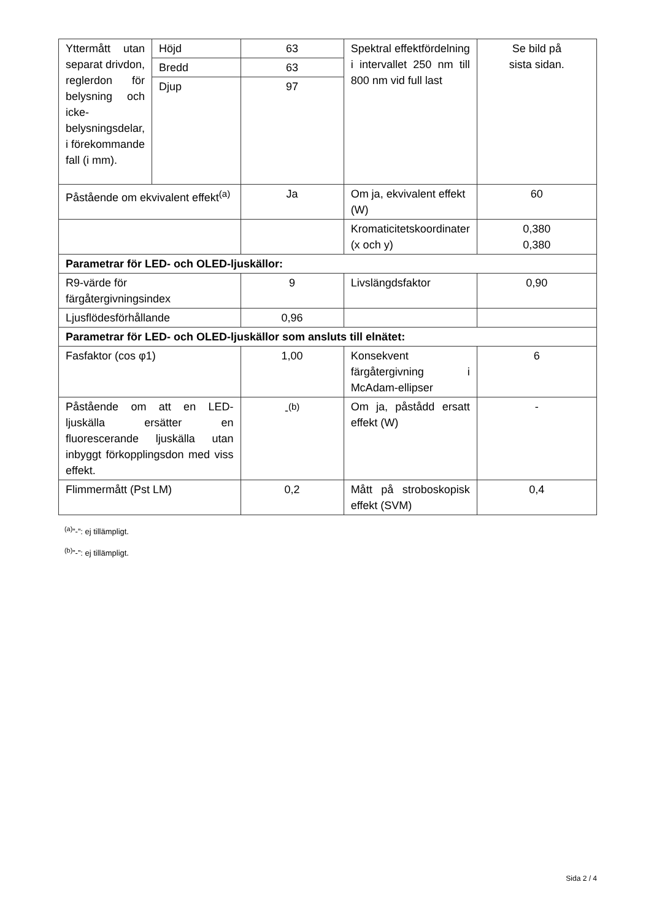| Yttermått utan separat drivdon, reglerdon för belysning och icke-belysningsdelar, i förekommande fall (i mm). | Höjd | 63 | Spektral effektfördelning i intervallet 250 nm till 800 nm vid full last | Se bild på sista sidan. |
| | Bredd | 63 | | |
| | Djup | 97 | | |
| Påstående om ekvivalent effekt<sup>(a)</sup> | | Ja | Om ja, ekvivalent effekt (W) | 60 |
| | | | Kromaticitetskoordinater (x och y) | 0,380 0,380 |
| Parametrar för LED- och OLED-ljuskällor: | | | | |
| R9-värde för färgåtergivningsindex | | 9 | Livslängdsfaktor | 0,90 |
| Ljusflödesförhållande | | 0,96 | | |
| Parametrar för LED- och OLED-ljuskällor som ansluts till elnätet: | | | | |
| Fasfaktor (cos φ1) | | 1,00 | Konsekvent färgåtergivning i McAdam-ellipser | 6 |
| Påstående om att en LED-ljuskälla ersätter en fluorescerande ljuskälla utan inbyggt förkopplingsdon med viss effekt. | | -<sup>(b)</sup> | Om ja, påstådd ersatt effekt (W) | - |
| Flimmermått (Pst LM) | | 0,2 | Mått på stroboskopisk effekt (SVM) | 0,4 |
<sup>(a)</sup>”-”: ej tillämpligt.
<sup>(b)</sup>”-”: ej tillämpligt.
Sida 2 / 4